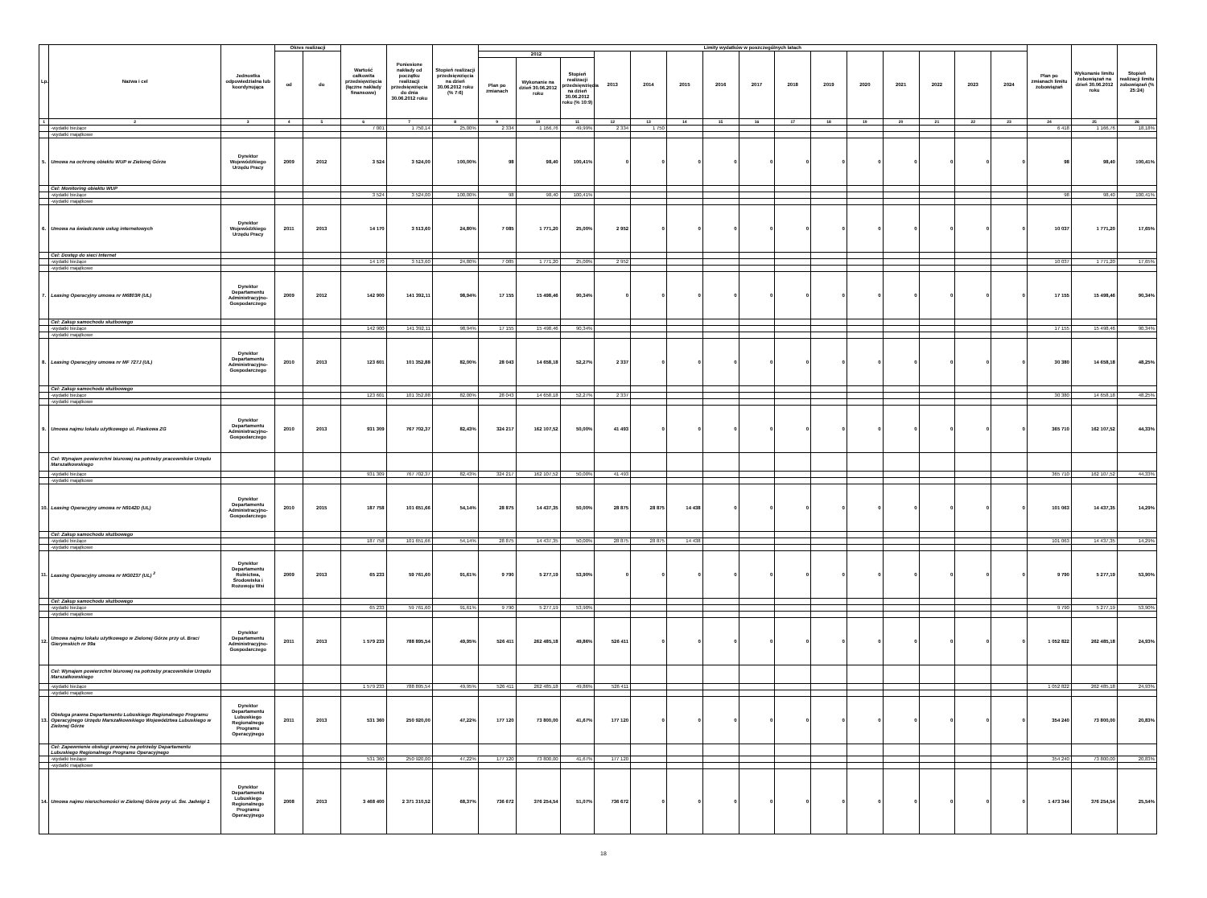| Lp. | Nazwa i cel | Jednostka odpowiedzialna lub koordynująca | Okres realizacji | | Wartość całkowita przedsięwzięcia (łączne nakłady finansowe) | Poniesione nakłady od początku realizacji przedsięwzięcia do dnia 30.06.2012 roku | Stopień realizacji przedsięwzięcia na dzień 30.06.2012 roku (% 7:6) | Limity wydatków w poszczególnych latach | | | | | | | | | | | | | | | Plan po zmianach limitu zobowiązań | Wykonanie limitu zobowiązań na dzień 30.06.2012 roku | Stopień realizacji limitu zobowiązań (% 25:24) |
| --- | --- | --- | --- | --- | --- | --- | --- | --- | --- | --- | --- | --- | --- | --- | --- | --- | --- | --- | --- | --- | --- | --- | --- | --- | --- |
| | | | od | do | | | | 2012 | | | 2013 | 2014 | 2015 | 2016 | 2017 | 2018 | 2019 | 2020 | 2021 | 2022 | 2023 | 2024 | | | |
| | | | | | | | | Plan po zmianach | Wykonanie na dzień 30.06.2012 roku | Stopień realizacji przedsięwzięcia na dzień 30.06.2012 roku (% 10:9) | | | | | | | | | | | | | | | |
| 1 | 2 | 3 | 4 | 5 | 6 | 7 | 8 | 9 | 10 | 11 | 12 | 13 | 14 | 15 | 16 | 17 | 18 | 19 | 20 | 21 | 22 | 23 | 24 | 25 | 26 |
| | -wydatki bieżące | | | | 7 001 | 1 750,14 | 25,00% | 2 334 | 1 166,76 | 49,99% | 2 334 | 1 750 | | | | | | | | | | | 6 418 | 1 166,76 | 18,18% |
| | -wydatki majątkowe | | | | | | | | | | | | | | | | | | | | | | | | |
| 5. | Umowa na ochronę obiektu WUP w Zielonej Górze | Dyrektor Wojewódzkiego Urzędu Pracy | 2009 | 2012 | 3 524 | 3 524,00 | 100,00% | 98 | 98,40 | 100,41% | 0 | 0 | 0 | 0 | 0 | 0 | 0 | 0 | 0 | 0 | 0 | 0 | 98 | 98,40 | 100,41% |
| | Cel: Monitoring obiektu WUP | | | | | | | | | | | | | | | | | | | | | | | | |
| | -wydatki bieżące | | | | 3 524 | 3 524,00 | 100,00% | 98 | 98,40 | 100,41% | | | | | | | | | | | | | 98 | 98,40 | 100,41% |
| | -wydatki majątkowe | | | | | | | | | | | | | | | | | | | | | | | | |
| 6. | Umowa na świadczenie usług internetowych | Dyrektor Wojewódzkiego Urzędu Pracy | 2011 | 2013 | 14 170 | 3 513,60 | 24,80% | 7 085 | 1 771,20 | 25,00% | 2 952 | 0 | 0 | 0 | 0 | 0 | 0 | 0 | 0 | 0 | 0 | 0 | 10 037 | 1 771,20 | 17,65% |
| | Cel: Dostęp do sieci Internet | | | | | | | | | | | | | | | | | | | | | | | | |
| | -wydatki bieżące | | | | 14 170 | 3 513,60 | 24,80% | 7 085 | 1 771,20 | 25,00% | 2 952 | | | | | | | | | | | | 10 037 | 1 771,20 | 17,65% |
| | -wydatki majątkowe | | | | | | | | | | | | | | | | | | | | | | | | |
| 7. | Leasing Operacyjny umowa nr M6803R (UL) | Dyrektor Departamentu Administracyjno-Gospodarczego | 2009 | 2012 | 142 900 | 141 392,11 | 98,94% | 17 155 | 15 498,46 | 90,34% | 0 | 0 | 0 | 0 | 0 | 0 | 0 | 0 | 0 | 0 | 0 | 0 | 17 155 | 15 498,46 | 90,34% |
| | Cel: Zakup samochodu służbowego | | | | | | | | | | | | | | | | | | | | | | | | |
| | -wydatki bieżące | | | | 142 900 | 141 392,11 | 98,94% | 17 155 | 15 498,46 | 90,34% | | | | | | | | | | | | | 17 155 | 15 498,46 | 90,34% |
| | -wydatki majątkowe | | | | | | | | | | | | | | | | | | | | | | | | |
| 8. | Leasing Operacyjny umowa nr MF 727J (UL) | Dyrektor Departamentu Administracyjno-Gospodarczego | 2010 | 2013 | 123 601 | 101 352,88 | 82,00% | 28 043 | 14 658,18 | 52,27% | 2 337 | 0 | 0 | 0 | 0 | 0 | 0 | 0 | 0 | 0 | 0 | 0 | 30 380 | 14 658,18 | 48,25% |
| | Cel: Zakup samochodu służbowego | | | | | | | | | | | | | | | | | | | | | | | | |
| | -wydatki bieżące | | | | 123 601 | 101 352,88 | 82,00% | 28 043 | 14 658,18 | 52,27% | 2 337 | | | | | | | | | | | | 30 380 | 14 658,18 | 48,25% |
| | -wydatki majątkowe | | | | | | | | | | | | | | | | | | | | | | | | |
| 9. | Umowa najmu lokalu użytkowego ul. Piaskowa ZG | Dyrektor Departamentu Administracyjno-Gospodarczego | 2010 | 2013 | 931 309 | 767 702,37 | 82,43% | 324 217 | 162 107,52 | 50,00% | 41 493 | 0 | 0 | 0 | 0 | 0 | 0 | 0 | 0 | 0 | 0 | 0 | 365 710 | 162 107,52 | 44,33% |
| | Cel: Wynajem powierzchni biurowej na potrzeby pracowników Urzędu Marszałkowskiego | | | | | | | | | | | | | | | | | | | | | | | | |
| | -wydatki bieżące | | | | 931 309 | 767 702,37 | 82,43% | 324 217 | 162 107,52 | 50,00% | 41 493 | | | | | | | | | | | | 365 710 | 162 107,52 | 44,33% |
| | -wydatki majątkowe | | | | | | | | | | | | | | | | | | | | | | | | |
| 10. | Leasing Operacyjny umowa nr N9142D (UL) | Dyrektor Departamentu Administracyjno-Gospodarczego | 2010 | 2015 | 187 758 | 101 651,66 | 54,14% | 28 875 | 14 437,35 | 50,00% | 28 875 | 28 875 | 14 438 | 0 | 0 | 0 | 0 | 0 | 0 | 0 | 0 | 0 | 101 063 | 14 437,35 | 14,29% |
| | Cel: Zakup samochodu służbowego | | | | | | | | | | | | | | | | | | | | | | | | |
| | -wydatki bieżące | | | | 187 758 | 101 651,66 | 54,14% | 28 875 | 14 437,35 | 50,00% | 28 875 | 28 875 | 14 438 | | | | | | | | | | 101 063 | 14 437,35 | 14,29% |
| | -wydatki majątkowe | | | | | | | | | | | | | | | | | | | | | | | | |
| 11. | Leasing Operacyjny umowa nr MG0237 (UL) <sup>2</sup> | Dyrektor Departamentu Rolnictwa, Środowiska i Rozowoju Wsi | 2009 | 2013 | 65 233 | 59 761,60 | 91,61% | 9 790 | 5 277,19 | 53,90% | 0 | 0 | 0 | 0 | 0 | 0 | 0 | 0 | 0 | 0 | 0 | 0 | 9 790 | 5 277,19 | 53,90% |
| | Cel: Zakup samochodu służbowego | | | | | | | | | | | | | | | | | | | | | | | | |
| | -wydatki bieżące | | | | 65 233 | 59 761,60 | 91,61% | 9 790 | 5 277,19 | 53,90% | | | | | | | | | | | | | 9 790 | 5 277,19 | 53,90% |
| | -wydatki majątkowe | | | | | | | | | | | | | | | | | | | | | | | | |
| 12. | Umowa najmu lokalu użytkowego w Zielonej Górze przy ul. Braci Gierymskich nr 99a | Dyrektor Departamentu Administracyjno-Gospodarczego | 2011 | 2013 | 1 579 233 | 788 895,54 | 49,95% | 526 411 | 262 485,18 | 49,86% | 526 411 | 0 | 0 | 0 | 0 | 0 | 0 | 0 | 0 | 0 | 0 | 0 | 1 052 822 | 262 485,18 | 24,93% |
| | Cel: Wynajem powierzchni biurowej na potrzeby pracowników Urzędu Marszałkowskiego | | | | | | | | | | | | | | | | | | | | | | | | |
| | -wydatki bieżące | | | | 1 579 233 | 788 895,54 | 49,95% | 526 411 | 262 485,18 | 49,86% | 526 411 | | | | | | | | | | | | 1 052 822 | 262 485,18 | 24,93% |
| | -wydatki majątkowe | | | | | | | | | | | | | | | | | | | | | | | | |
| 13. | Obsługa prawna Departamentu Lubuskiego Regionalnego Programu Operacyjnego Urzędu Marszałkowskiego Województwa Lubuskiego w Zielonej Górze | Dyrektor Departamentu Lubuskiego Regionalnego Programu Operacyjnego | 2011 | 2013 | 531 360 | 250 920,00 | 47,22% | 177 120 | 73 800,00 | 41,67% | 177 120 | 0 | 0 | 0 | 0 | 0 | 0 | 0 | 0 | 0 | 0 | 0 | 354 240 | 73 800,00 | 20,83% |
| | Cel: Zapewnienie obsługi prawnej na potrzeby Departamentu Lubuskiego Regionalnego Programu Operacyjnego | | | | | | | | | | | | | | | | | | | | | | | | |
| | -wydatki bieżące | | | | 531 360 | 250 920,00 | 47,22% | 177 120 | 73 800,00 | 41,67% | 177 120 | | | | | | | | | | | | 354 240 | 73 800,00 | 20,83% |
| | -wydatki majątkowe | | | | | | | | | | | | | | | | | | | | | | | | |
| 14. | Umowa najmu nieruchomości w Zielonej Górze przy ul. Św. Jadwigi 1 | Dyrektor Departamentu Lubuskiego Regionalnego Programu Operacyjnego | 2008 | 2013 | 3 468 400 | 2 371 310,52 | 68,37% | 736 672 | 376 254,54 | 51,07% | 736 672 | 0 | 0 | 0 | 0 | 0 | 0 | 0 | 0 | 0 | 0 | 0 | 1 473 344 | 376 254,54 | 25,54% |
18